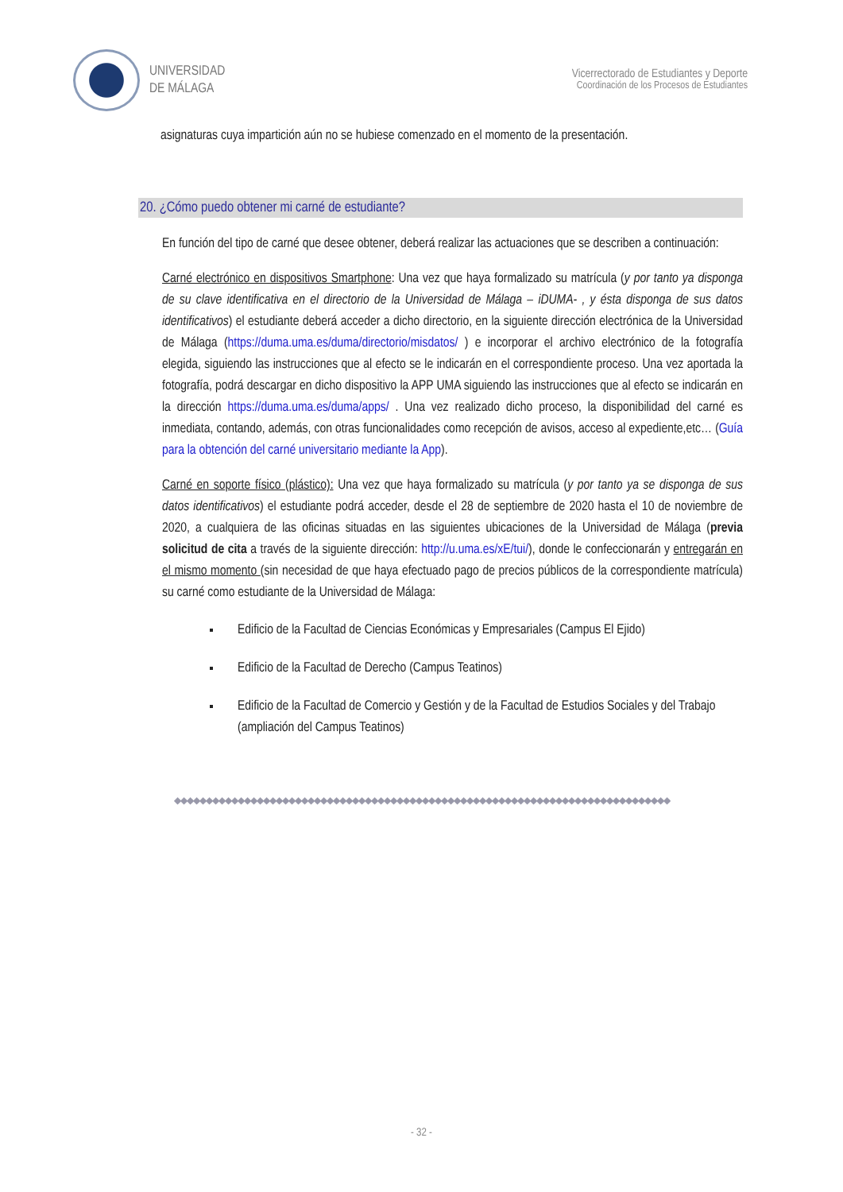UNIVERSIDAD
DE MÁLAGA
Vicerrectorado de Estudiantes y Deporte
Coordinación de los Procesos de Estudiantes
asignaturas cuya impartición aún no se hubiese comenzado en el momento de la presentación.
20. ¿Cómo puedo obtener mi carné de estudiante?
En función del tipo de carné que desee obtener, deberá realizar las actuaciones que se describen a continuación:
Carné electrónico en dispositivos Smartphone: Una vez que haya formalizado su matrícula (y por tanto ya disponga de su clave identificativa en el directorio de la Universidad de Málaga – iDUMA- , y ésta disponga de sus datos identificativos) el estudiante deberá acceder a dicho directorio, en la siguiente dirección electrónica de la Universidad de Málaga (https://duma.uma.es/duma/directorio/misdatos/ ) e incorporar el archivo electrónico de la fotografía elegida, siguiendo las instrucciones que al efecto se le indicarán en el correspondiente proceso. Una vez aportada la fotografía, podrá descargar en dicho dispositivo la APP UMA siguiendo las instrucciones que al efecto se indicarán en la dirección https://duma.uma.es/duma/apps/ . Una vez realizado dicho proceso, la disponibilidad del carné es inmediata, contando, además, con otras funcionalidades como recepción de avisos, acceso al expediente,etc… (Guía para la obtención del carné universitario mediante la App).
Carné en soporte físico (plástico): Una vez que haya formalizado su matrícula (y por tanto ya se disponga de sus datos identificativos) el estudiante podrá acceder, desde el 28 de septiembre de 2020 hasta el 10 de noviembre de 2020, a cualquiera de las oficinas situadas en las siguientes ubicaciones de la Universidad de Málaga (previa solicitud de cita a través de la siguiente dirección: http://u.uma.es/xE/tui/), donde le confeccionarán y entregarán en el mismo momento (sin necesidad de que haya efectuado pago de precios públicos de la correspondiente matrícula) su carné como estudiante de la Universidad de Málaga:
Edificio de la Facultad de Ciencias Económicas y Empresariales (Campus El Ejido)
Edificio de la Facultad de Derecho (Campus Teatinos)
Edificio de la Facultad de Comercio y Gestión y de la Facultad de Estudios Sociales y del Trabajo (ampliación del Campus Teatinos)
◆◆◆◆◆◆◆◆◆◆◆◆◆◆◆◆◆◆◆◆◆◆◆◆◆◆◆◆◆◆◆◆◆◆◆◆◆◆◆◆◆◆◆◆◆◆◆◆◆◆◆◆◆◆◆◆◆◆◆◆◆◆◆◆◆◆◆◆◆◆◆◆◆◆◆◆◆◆
- 32 -